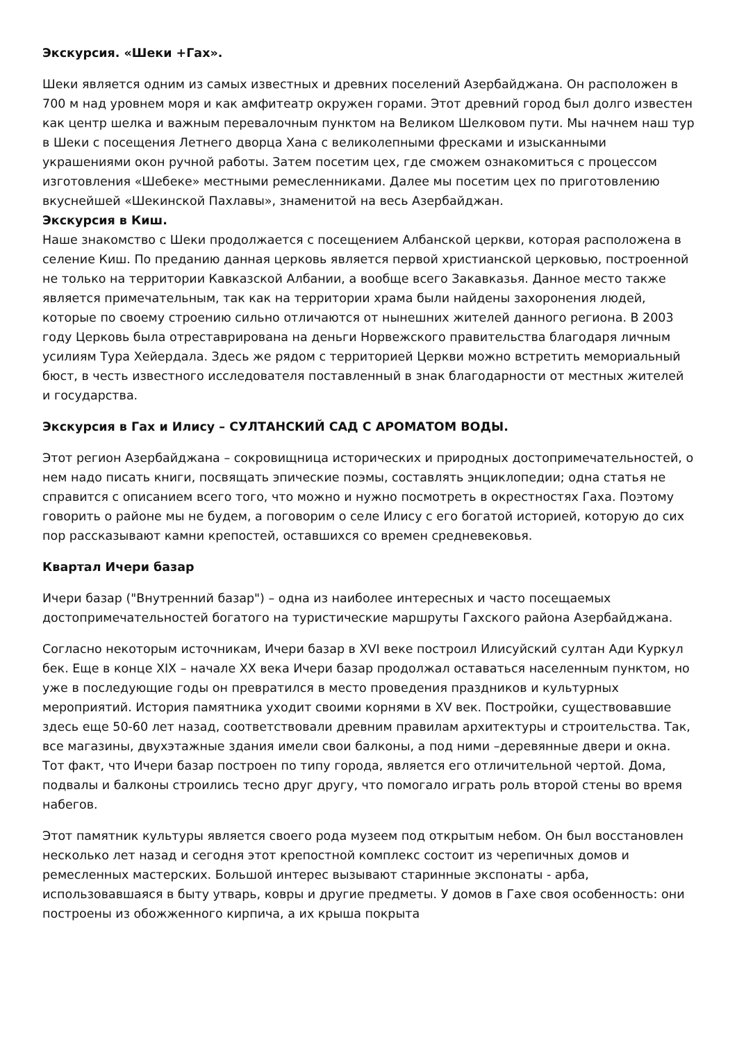Экскурсия. «Шеки +Гах».
Шеки является одним из самых известных и древних поселений Азербайджана. Он расположен в 700 м над уровнем моря и как амфитеатр окружен горами. Этот древний город был долго известен как центр шелка и важным перевалочным пунктом на Великом Шелковом пути. Мы начнем наш тур в Шеки с посещения Летнего дворца Хана с великолепными фресками и изысканными украшениями окон ручной работы. Затем посетим цех, где сможем ознакомиться с процессом изготовления «Шебеке» местными ремесленниками. Далее мы посетим цех по приготовлению вкуснейшей «Шекинской Пахлавы», знаменитой на весь Азербайджан.
Экскурсия в Киш.
Наше знакомство с Шеки продолжается с посещением Албанской церкви, которая расположена в селение Киш. По преданию данная церковь является первой христианской церковью, построенной не только на территории Кавказской Албании, а вообще всего Закавказья. Данное место также является примечательным, так как на территории храма были найдены захоронения людей, которые по своему строению сильно отличаются от нынешних жителей данного региона. В 2003 году Церковь была отреставрирована на деньги Норвежского правительства благодаря личным усилиям Тура Хейердала. Здесь же рядом с территорией Церкви можно встретить мемориальный бюст, в честь известного исследователя поставленный в знак благодарности от местных жителей и государства.
Экскурсия в Гах и Илису – СУЛТАНСКИЙ САД С АРОМАТОМ ВОДЫ.
Этот регион Азербайджана – сокровищница исторических и природных достопримечательностей, о нем надо писать книги, посвящать эпические поэмы, составлять энциклопедии; одна статья не справится с описанием всего того, что можно и нужно посмотреть в окрестностях Гаха. Поэтому говорить о районе мы не будем, а поговорим о селе Илису с его богатой историей, которую до сих пор рассказывают камни крепостей, оставшихся со времен средневековья.
Квартал Ичери базар
Ичери базар ("Внутренний базар") – одна из наиболее интересных и часто посещаемых достопримечательностей богатого на туристические маршруты Гахского района Азербайджана.
Согласно некоторым источникам, Ичери базар в XVI веке построил Илисуйский султан Ади Куркул бек. Еще в конце XIX – начале XX века Ичери базар продолжал оставаться населенным пунктом, но уже в последующие годы он превратился в место проведения праздников и культурных мероприятий. История памятника уходит своими корнями в XV век. Постройки, существовавшие здесь еще 50-60 лет назад, соответствовали древним правилам архитектуры и строительства. Так, все магазины, двухэтажные здания имели свои балконы, а под ними –деревянные двери и окна. Тот факт, что Ичери базар построен по типу города, является его отличительной чертой. Дома, подвалы и балконы строились тесно друг другу, что помогало играть роль второй стены во время набегов.
Этот памятник культуры является своего рода музеем под открытым небом. Он был восстановлен несколько лет назад и сегодня этот крепостной комплекс состоит из черепичных домов и ремесленных мастерских. Большой интерес вызывают старинные экспонаты - арба, использовавшаяся в быту утварь, ковры и другие предметы. У домов в Гахе своя особенность: они построены из обожженного кирпича, а их крыша покрыта